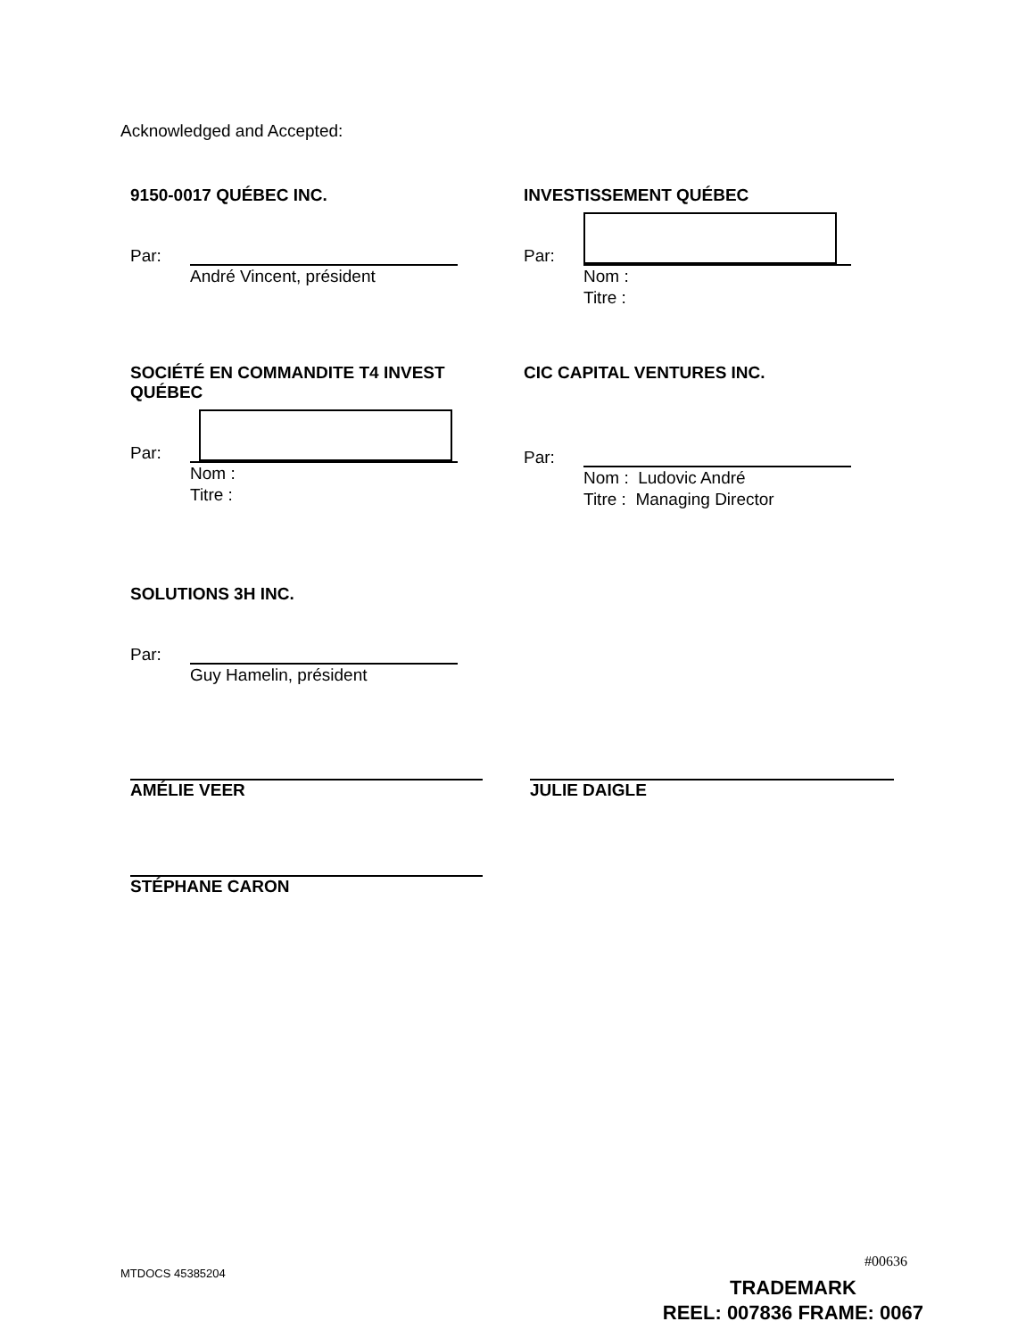Acknowledged and Accepted:
9150-0017 QUÉBEC INC.
Par:
André Vincent, président
INVESTISSEMENT QUÉBEC
Par:
Nom :
Titre :
SOCIÉTÉ EN COMMANDITE T4 INVEST QUÉBEC
Par:
Nom :
Titre :
CIC CAPITAL VENTURES INC.
Par:
Nom : Ludovic André
Titre : Managing Director
SOLUTIONS 3H INC.
Par:
Guy Hamelin, président
AMÉLIE VEER JULIE DAIGLE
STÉPHANE CARON
MTDOCS 45385204
#00636
TRADEMARK
REEL: 007836 FRAME: 0067